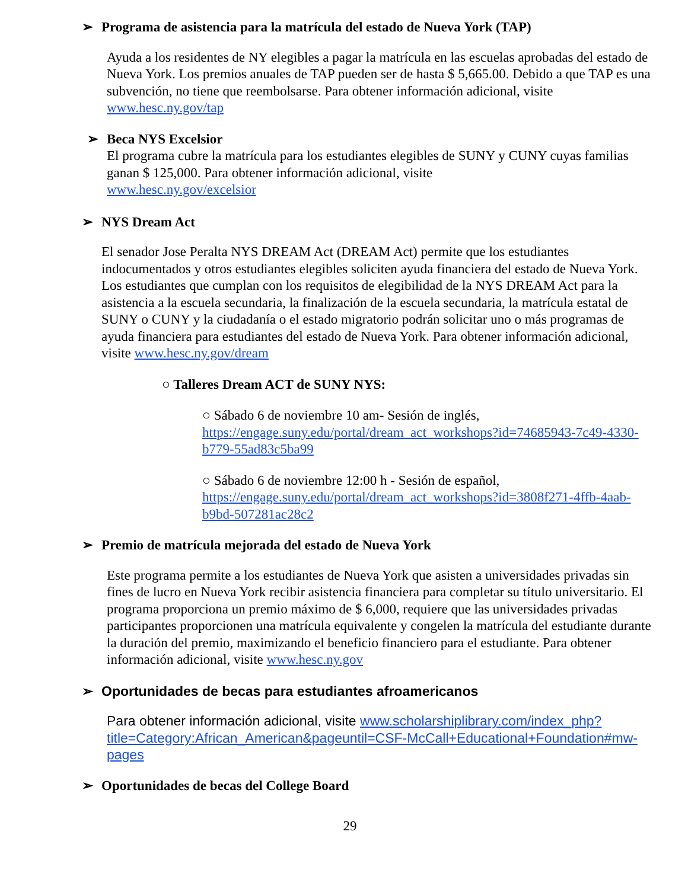➢ Programa de asistencia para la matrícula del estado de Nueva York (TAP)
Ayuda a los residentes de NY elegibles a pagar la matrícula en las escuelas aprobadas del estado de Nueva York. Los premios anuales de TAP pueden ser de hasta $ 5,665.00. Debido a que TAP es una subvención, no tiene que reembolsarse. Para obtener información adicional, visite www.hesc.ny.gov/tap
➢ Beca NYS Excelsior
El programa cubre la matrícula para los estudiantes elegibles de SUNY y CUNY cuyas familias ganan $ 125,000. Para obtener información adicional, visite
www.hesc.ny.gov/excelsior
➢ NYS Dream Act
El senador Jose Peralta NYS DREAM Act (DREAM Act) permite que los estudiantes indocumentados y otros estudiantes elegibles soliciten ayuda financiera del estado de Nueva York. Los estudiantes que cumplan con los requisitos de elegibilidad de la NYS DREAM Act para la asistencia a la escuela secundaria, la finalización de la escuela secundaria, la matrícula estatal de SUNY o CUNY y la ciudadanía o el estado migratorio podrán solicitar uno o más programas de ayuda financiera para estudiantes del estado de Nueva York. Para obtener información adicional, visite www.hesc.ny.gov/dream
○ Talleres Dream ACT de SUNY NYS:
○ Sábado 6 de noviembre 10 am- Sesión de inglés,
https://engage.suny.edu/portal/dream_act_workshops?id=74685943-7c49-4330-b779-55ad83c5ba99
○ Sábado 6 de noviembre 12:00 h - Sesión de español,
https://engage.suny.edu/portal/dream_act_workshops?id=3808f271-4ffb-4aab-b9bd-507281ac28c2
➢ Premio de matrícula mejorada del estado de Nueva York
Este programa permite a los estudiantes de Nueva York que asisten a universidades privadas sin fines de lucro en Nueva York recibir asistencia financiera para completar su título universitario. El programa proporciona un premio máximo de $ 6,000, requiere que las universidades privadas participantes proporcionen una matrícula equivalente y congelen la matrícula del estudiante durante la duración del premio, maximizando el beneficio financiero para el estudiante. Para obtener información adicional, visite www.hesc.ny.gov
➢ Oportunidades de becas para estudiantes afroamericanos
Para obtener información adicional, visite www.scholarshiplibrary.com/index_php?title=Category:African_American&pageuntil=CSF-McCall+Educational+Foundation#mw-pages
➢ Oportunidades de becas del College Board
29